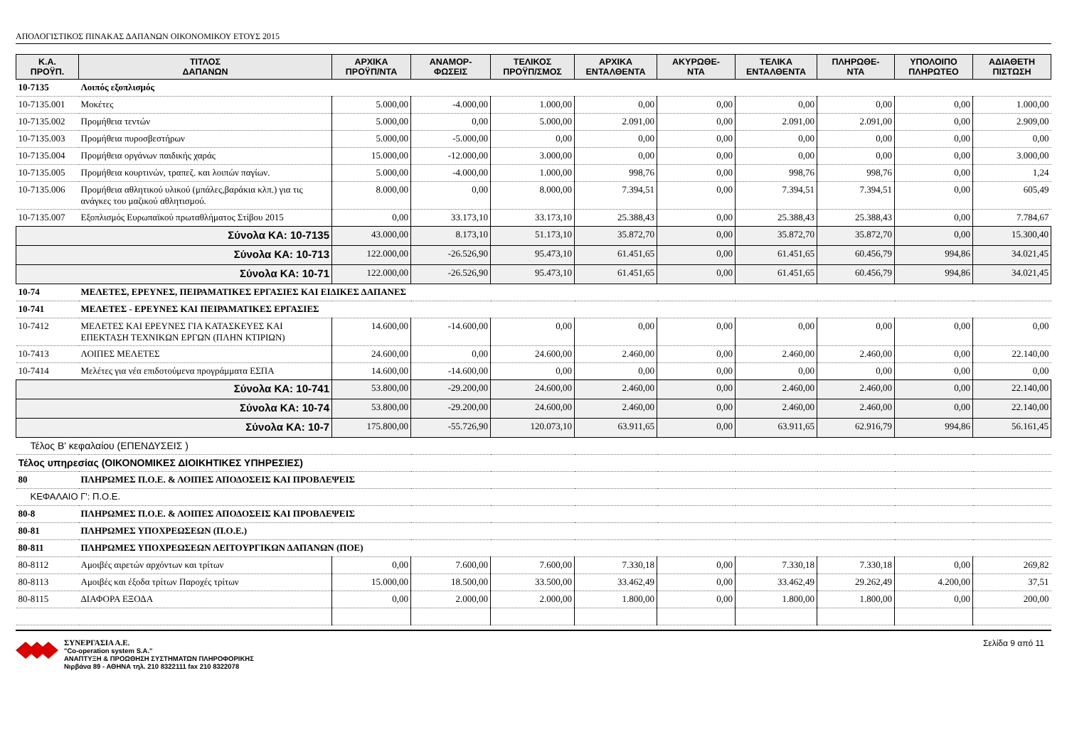ΑΠΟΛΟΓΙΣΤΙΚΟΣ ΠΙΝΑΚΑΣ ΔΑΠΑΝΩΝ ΟΙΚΟΝΟΜΙΚΟΥ ΕΤΟΥΣ 2015
| Κ.Α. ΠΡΟΫΠ. | ΤΙΤΛΟΣ ΔΑΠΑΝΩΝ | ΑΡΧΙΚΑ ΠΡΟΫΠ/ΝΤΑ | ΑΝΑΜΟΡ- ΦΩΣΕΙΣ | ΤΕΛΙΚΟΣ ΠΡΟΫΠ/ΣΜΟΣ | ΑΡΧΙΚΑ ΕΝΤΑΛΘΕΝΤΑ | ΑΚΥΡΩΘΕ- ΝΤΑ | ΤΕΛΙΚΑ ΕΝΤΑΛΘΕΝΤΑ | ΠΛΗΡΩΘΕ- ΝΤΑ | ΥΠΟΛΟΙΠΟ ΠΛΗΡΩΤΕΟ | ΑΔΙΑΘΕΤΗ ΠΙΣΤΩΣΗ |
| --- | --- | --- | --- | --- | --- | --- | --- | --- | --- | --- |
| 10-7135 | Λοιπός εξοπλισμός | | | | | | | | | |
| 10-7135.001 | Μοκέτες | 5.000,00 | -4.000,00 | 1.000,00 | 0,00 | 0,00 | 0,00 | 0,00 | 0,00 | 1.000,00 |
| 10-7135.002 | Προμήθεια τεντών | 5.000,00 | 0,00 | 5.000,00 | 2.091,00 | 0,00 | 2.091,00 | 2.091,00 | 0,00 | 2.909,00 |
| 10-7135.003 | Προμήθεια πυροσβεστήρων | 5.000,00 | -5.000,00 | 0,00 | 0,00 | 0,00 | 0,00 | 0,00 | 0,00 | 0,00 |
| 10-7135.004 | Προμήθεια οργάνων παιδικής χαράς | 15.000,00 | -12.000,00 | 3.000,00 | 0,00 | 0,00 | 0,00 | 0,00 | 0,00 | 3.000,00 |
| 10-7135.005 | Προμήθεια κουρτινών, τραπεζ. και λοιπών παγίων. | 5.000,00 | -4.000,00 | 1.000,00 | 998,76 | 0,00 | 998,76 | 998,76 | 0,00 | 1,24 |
| 10-7135.006 | Προμήθεια αθλητικού υλικού (μπάλες,βαράκια κλπ.) για τις ανάγκες του μαζικού αθλητισμού. | 8.000,00 | 0,00 | 8.000,00 | 7.394,51 | 0,00 | 7.394,51 | 7.394,51 | 0,00 | 605,49 |
| 10-7135.007 | Εξοπλισμός Ευρωπαϊκού πρωταθλήματος Στίβου 2015 | 0,00 | 33.173,10 | 33.173,10 | 25.388,43 | 0,00 | 25.388,43 | 25.388,43 | 0,00 | 7.784,67 |
| Σύνολα ΚΑ: 10-7135 | | 43.000,00 | 8.173,10 | 51.173,10 | 35.872,70 | 0,00 | 35.872,70 | 35.872,70 | 0,00 | 15.300,40 |
| Σύνολα ΚΑ: 10-713 | | 122.000,00 | -26.526,90 | 95.473,10 | 61.451,65 | 0,00 | 61.451,65 | 60.456,79 | 994,86 | 34.021,45 |
| Σύνολα ΚΑ: 10-71 | | 122.000,00 | -26.526,90 | 95.473,10 | 61.451,65 | 0,00 | 61.451,65 | 60.456,79 | 994,86 | 34.021,45 |
| 10-74 | ΜΕΛΕΤΕΣ, ΕΡΕΥΝΕΣ, ΠΕΙΡΑΜΑΤΙΚΕΣ ΕΡΓΑΣΙΕΣ ΚΑΙ ΕΙΔΙΚΕΣ ΔΑΠΑΝΕΣ | | | | | | | | | |
| 10-741 | ΜΕΛΕΤΕΣ - ΕΡΕΥΝΕΣ ΚΑΙ ΠΕΙΡΑΜΑΤΙΚΕΣ ΕΡΓΑΣΙΕΣ | | | | | | | | | |
| 10-7412 | ΜΕΛΕΤΕΣ ΚΑΙ ΕΡΕΥΝΕΣ ΓΙΑ ΚΑΤΑΣΚΕΥΕΣ ΚΑΙ ΕΠΕΚΤΑΣΗ ΤΕΧΝΙΚΩΝ ΕΡΓΩΝ (ΠΛΗΝ ΚΤΙΡΙΩΝ) | 14.600,00 | -14.600,00 | 0,00 | 0,00 | 0,00 | 0,00 | 0,00 | 0,00 | 0,00 |
| 10-7413 | ΛΟΙΠΕΣ ΜΕΛΕΤΕΣ | 24.600,00 | 0,00 | 24.600,00 | 2.460,00 | 0,00 | 2.460,00 | 2.460,00 | 0,00 | 22.140,00 |
| 10-7414 | Μελέτες για νέα επιδοτούμενα προγράμματα ΕΣΠΑ | 14.600,00 | -14.600,00 | 0,00 | 0,00 | 0,00 | 0,00 | 0,00 | 0,00 | 0,00 |
| Σύνολα ΚΑ: 10-741 | | 53.800,00 | -29.200,00 | 24.600,00 | 2.460,00 | 0,00 | 2.460,00 | 2.460,00 | 0,00 | 22.140,00 |
| Σύνολα ΚΑ: 10-74 | | 53.800,00 | -29.200,00 | 24.600,00 | 2.460,00 | 0,00 | 2.460,00 | 2.460,00 | 0,00 | 22.140,00 |
| Σύνολα ΚΑ: 10-7 | | 175.800,00 | -55.726,90 | 120.073,10 | 63.911,65 | 0,00 | 63.911,65 | 62.916,79 | 994,86 | 56.161,45 |
| Τέλος Β' κεφαλαίου (ΕΠΕΝΔΥΣΕΙΣ ) | | | | | | | | | | |
| Τέλος υπηρεσίας (ΟΙΚΟΝΟΜΙΚΕΣ ΔΙΟΙΚΗΤΙΚΕΣ ΥΠΗΡΕΣΙΕΣ) | | | | | | | | | | |
| 80 | ΠΛΗΡΩΜΕΣ Π.Ο.Ε. & ΛΟΙΠΕΣ ΑΠΟΔΟΣΕΙΣ ΚΑΙ ΠΡΟΒΛΕΨΕΙΣ | | | | | | | | | |
| ΚΕΦΑΛΑΙΟ Γ': Π.Ο.Ε. | | | | | | | | | | |
| 80-8 | ΠΛΗΡΩΜΕΣ Π.Ο.Ε. & ΛΟΙΠΕΣ ΑΠΟΔΟΣΕΙΣ ΚΑΙ ΠΡΟΒΛΕΨΕΙΣ | | | | | | | | | |
| 80-81 | ΠΛΗΡΩΜΕΣ ΥΠΟΧΡΕΩΣΕΩΝ (Π.Ο.Ε.) | | | | | | | | | |
| 80-811 | ΠΛΗΡΩΜΕΣ ΥΠΟΧΡΕΩΣΕΩΝ ΛΕΙΤΟΥΡΓΙΚΩΝ ΔΑΠΑΝΩΝ (ΠΟΕ) | | | | | | | | | |
| 80-8112 | Αμοιβές αιρετών αρχόντων και τρίτων | 0,00 | 7.600,00 | 7.600,00 | 7.330,18 | 0,00 | 7.330,18 | 7.330,18 | 0,00 | 269,82 |
| 80-8113 | Αμοιβές και έξοδα τρίτων Παροχές τρίτων | 15.000,00 | 18.500,00 | 33.500,00 | 33.462,49 | 0,00 | 33.462,49 | 29.262,49 | 4.200,00 | 37,51 |
| 80-8115 | ΔΙΑΦΟΡΑ ΕΞΟΔΑ | 0,00 | 2.000,00 | 2.000,00 | 1.800,00 | 0,00 | 1.800,00 | 1.800,00 | 0,00 | 200,00 |
ΣΥΝΕΡΓΑΣΙΑ Α.Ε.
"Co-operation system S.A."
ΑΝΑΠΤΥΞΗ & ΠΡΟΩΘΗΣΗ ΣΥΣΤΗΜΑΤΩΝ ΠΛΗΡΟΦΟΡΙΚΗΣ
Νιρβάνα 89 - ΑΘΗΝΑ τηλ. 210 8322111 fax 210 8322078
Σελίδα 9 από 11